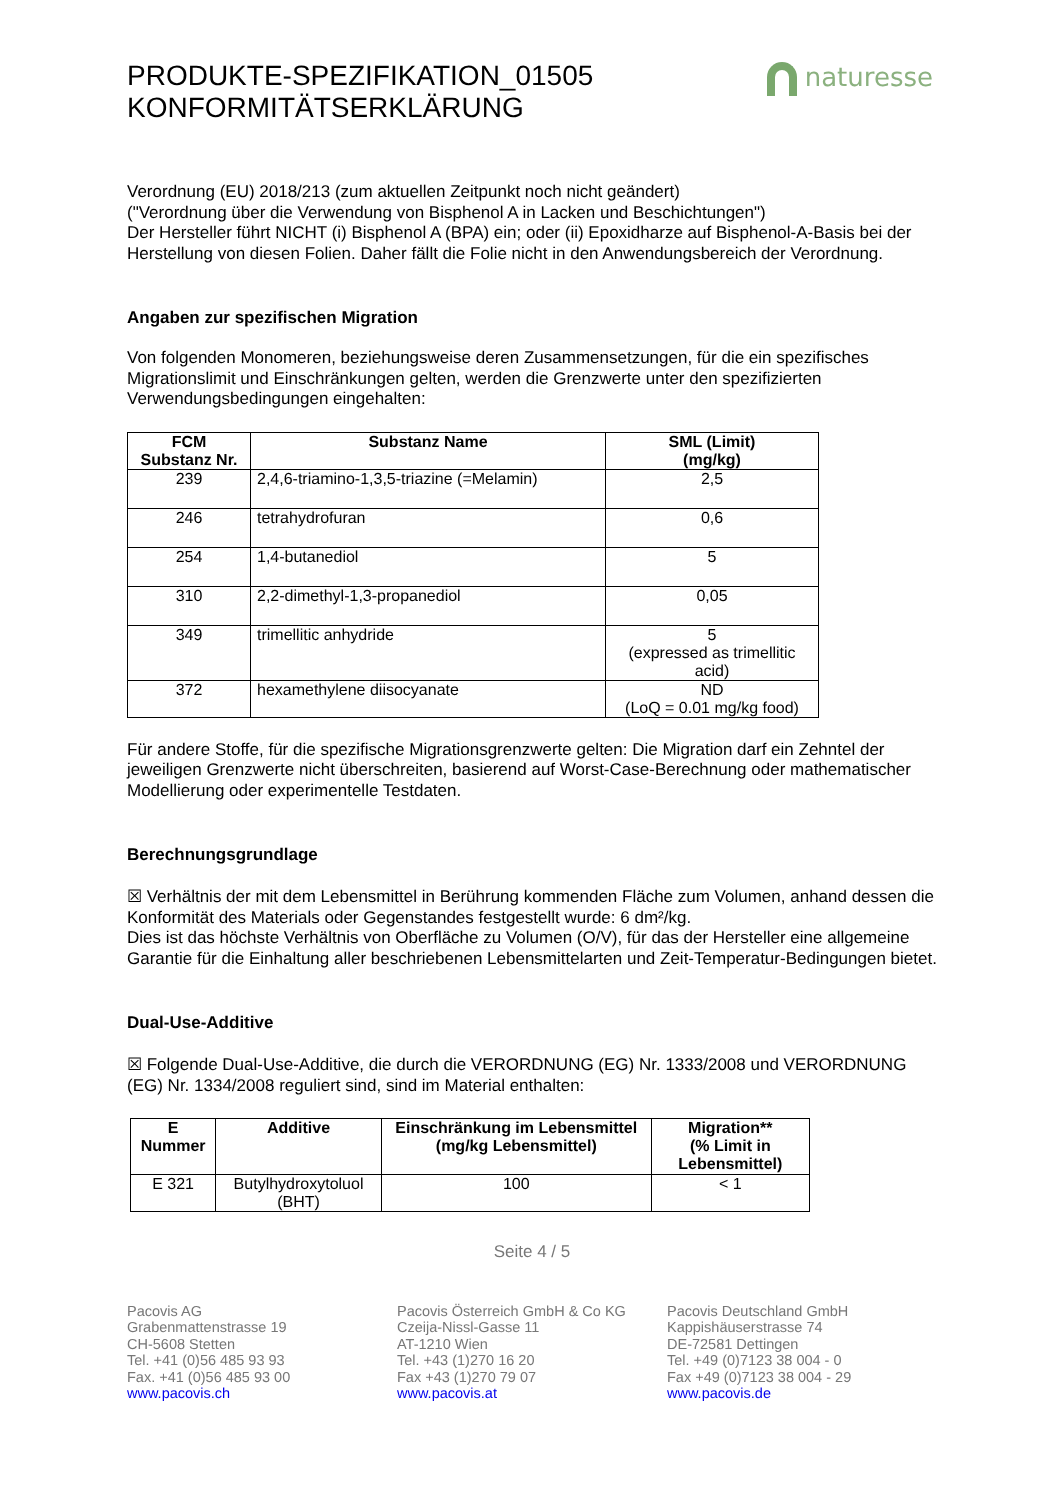naturesse
PRODUKTE-SPEZIFIKATION_01505
KONFORMITÄTSERKLÄRUNG
Verordnung (EU) 2018/213 (zum aktuellen Zeitpunkt noch nicht geändert)
("Verordnung über die Verwendung von Bisphenol A in Lacken und Beschichtungen")
Der Hersteller führt NICHT (i) Bisphenol A (BPA) ein; oder (ii) Epoxidharze auf Bisphenol-A-Basis bei der Herstellung von diesen Folien. Daher fällt die Folie nicht in den Anwendungsbereich der Verordnung.
Angaben zur spezifischen Migration
Von folgenden Monomeren, beziehungsweise deren Zusammensetzungen, für die ein spezifisches Migrationslimit und Einschränkungen gelten, werden die Grenzwerte unter den spezifizierten Verwendungsbedingungen eingehalten:
| FCM Substanz Nr. | Substanz Name | SML (Limit) (mg/kg) |
| --- | --- | --- |
| 239 | 2,4,6-triamino-1,3,5-triazine (=Melamin) | 2,5 |
| 246 | tetrahydrofuran | 0,6 |
| 254 | 1,4-butanediol | 5 |
| 310 | 2,2-dimethyl-1,3-propanediol | 0,05 |
| 349 | trimellitic anhydride | 5 (expressed as trimellitic acid) |
| 372 | hexamethylene diisocyanate | ND (LoQ = 0.01 mg/kg food) |
Für andere Stoffe, für die spezifische Migrationsgrenzwerte gelten: Die Migration darf ein Zehntel der jeweiligen Grenzwerte nicht überschreiten, basierend auf Worst-Case-Berechnung oder mathematischer Modellierung oder experimentelle Testdaten.
Berechnungsgrundlage
☒ Verhältnis der mit dem Lebensmittel in Berührung kommenden Fläche zum Volumen, anhand dessen die Konformität des Materials oder Gegenstandes festgestellt wurde: 6 dm²/kg.
Dies ist das höchste Verhältnis von Oberfläche zu Volumen (O/V), für das der Hersteller eine allgemeine Garantie für die Einhaltung aller beschriebenen Lebensmittelarten und Zeit-Temperatur-Bedingungen bietet.
Dual-Use-Additive
☒ Folgende Dual-Use-Additive, die durch die VERORDNUNG (EG) Nr. 1333/2008 und VERORDNUNG (EG) Nr. 1334/2008 reguliert sind, sind im Material enthalten:
| E Nummer | Additive | Einschränkung im Lebensmittel (mg/kg Lebensmittel) | Migration** (% Limit in Lebensmittel) |
| --- | --- | --- | --- |
| E 321 | Butylhydroxytoluol (BHT) | 100 | < 1 |
Seite 4 / 5
Pacovis AG
Grabenmattenstrasse 19
CH-5608 Stetten
Tel. +41 (0)56 485 93 93
Fax. +41 (0)56 485 93 00
www.pacovis.ch
Pacovis Österreich GmbH & Co KG
Czeija-Nissl-Gasse 11
AT-1210 Wien
Tel. +43 (1)270 16 20
Fax +43 (1)270 79 07
www.pacovis.at
Pacovis Deutschland GmbH
Kappishäuserstrasse 74
DE-72581 Dettingen
Tel. +49 (0)7123 38 004 - 0
Fax +49 (0)7123 38 004 - 29
www.pacovis.de